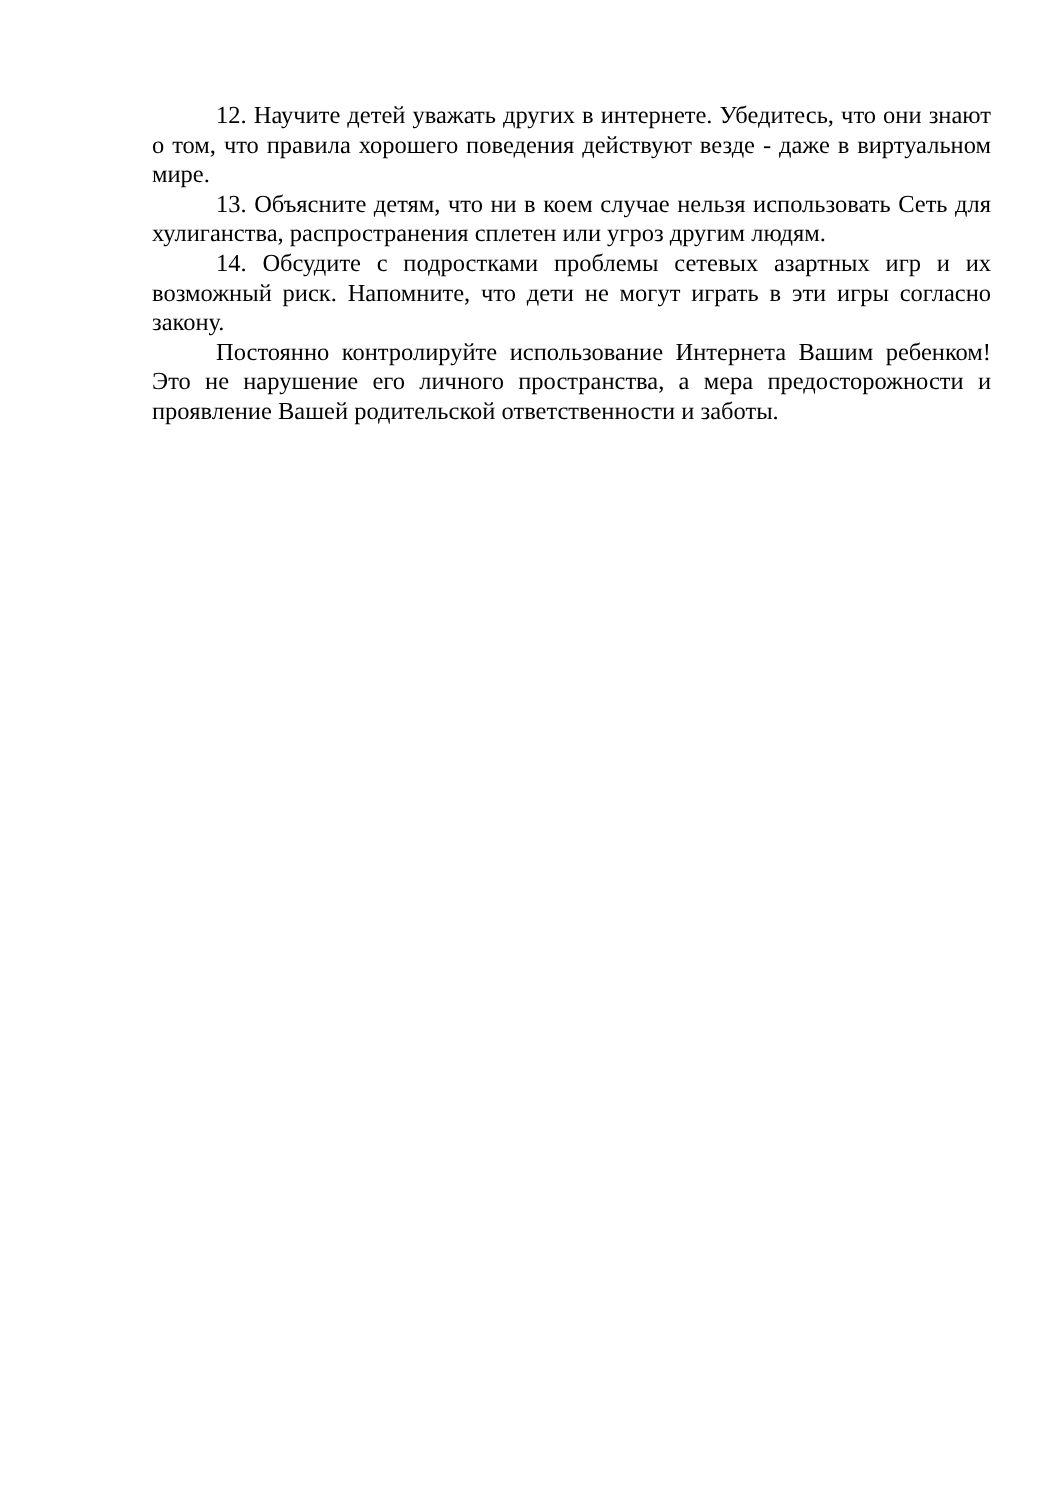12. Научите детей уважать других в интернете. Убедитесь, что они знают о том, что правила хорошего поведения действуют везде - даже в виртуальном мире.
13. Объясните детям, что ни в коем случае нельзя использовать Сеть для хулиганства, распространения сплетен или угроз другим людям.
14. Обсудите с подростками проблемы сетевых азартных игр и их возможный риск. Напомните, что дети не могут играть в эти игры согласно закону.
Постоянно контролируйте использование Интернета Вашим ребенком! Это не нарушение его личного пространства, а мера предосторожности и проявление Вашей родительской ответственности и заботы.